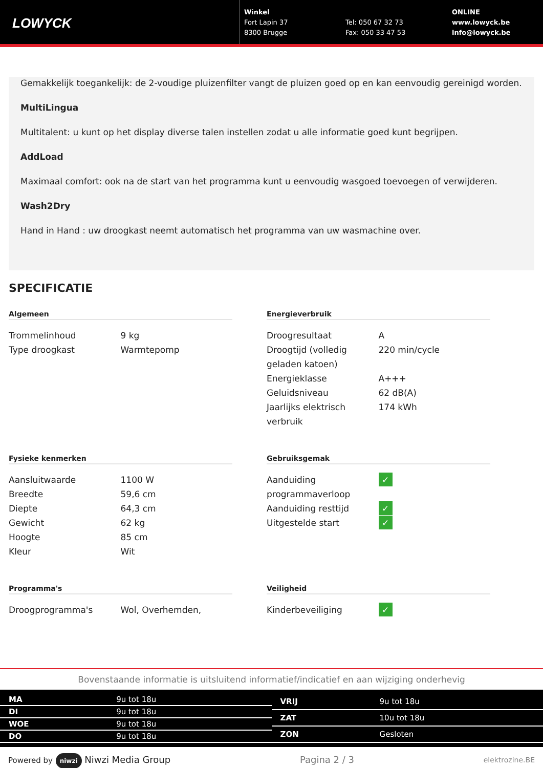LOWYCK
Winkel
Fort Lapin 37
8300 Brugge
Tel: 050 67 32 73
Fax: 050 33 47 53
ONLINE
www.lowyck.be
info@lowyck.be
Gemakkelijk toegankelijk: de 2-voudige pluizenfilter vangt de pluizen goed op en kan eenvoudig gereinigd worden.
MultiLingua
Multitalent: u kunt op het display diverse talen instellen zodat u alle informatie goed kunt begrijpen.
AddLoad
Maximaal comfort: ook na de start van het programma kunt u eenvoudig wasgoed toevoegen of verwijderen.
Wash2Dry
Hand in Hand : uw droogkast neemt automatisch het programma van uw wasmachine over.
SPECIFICATIE
Algemeen
| Trommelinhoud | 9 kg |
| Type droogkast | Warmtepomp |
Energieverbruik
| Droogresultaat | A |
| Droogtijd (volledig geladen katoen) | 220 min/cycle |
| Energieklasse | A+++ |
| Geluidsniveau | 62 dB(A) |
| Jaarlijks elektrisch verbruik | 174 kWh |
Fysieke kenmerken
| Aansluitwaarde | 1100 W |
| Breedte | 59,6 cm |
| Diepte | 64,3 cm |
| Gewicht | 62 kg |
| Hoogte | 85 cm |
| Kleur | Wit |
Gebruiksgemak
| Aanduiding programmaverloop | ✓ |
| Aanduiding resttijd | ✓ |
| Uitgestelde start | ✓ |
Programma's
| Droogprogramma's | Wol, Overhemden, |
Veiligheid
| Kinderbeveiliging | ✓ |
Bovenstaande informatie is uitsluitend informatief/indicatief en aan wijziging onderhevig
| MA | 9u tot 18u |
| DI | 9u tot 18u |
| WOE | 9u tot 18u |
| DO | 9u tot 18u |
| VRIJ | 9u tot 18u |
| ZAT | 10u tot 18u |
| ZON | Gesloten |
Powered by niwzi Niwzi Media Group Pagina 2 / 3 elektrozine.BE